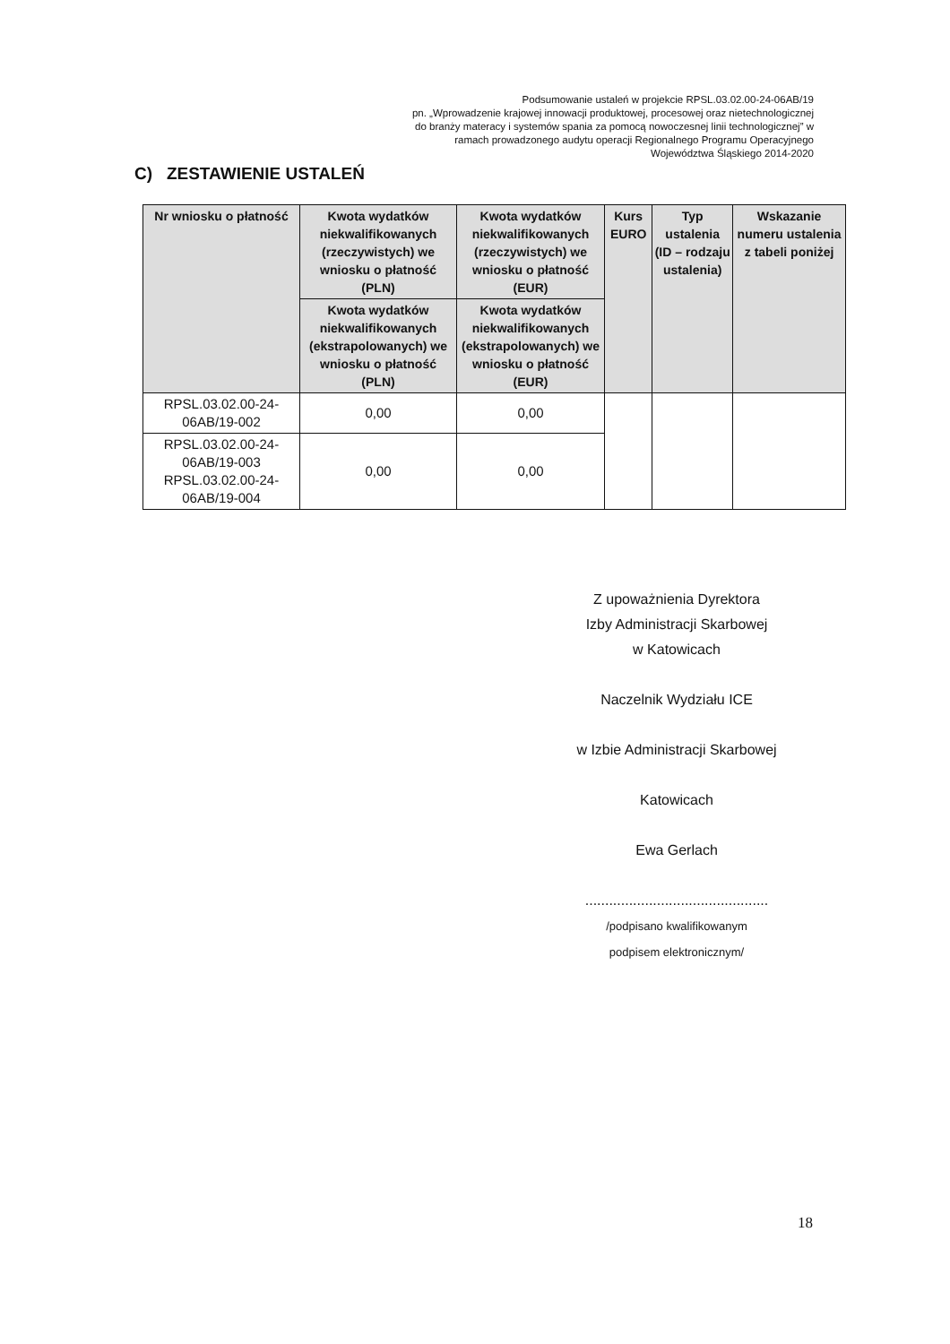Podsumowanie ustaleń w projekcie RPSL.03.02.00-24-06AB/19
pn. „Wprowadzenie krajowej innowacji produktowej, procesowej oraz nietechnologicznej do branży materacy i systemów spania za pomocą nowoczesnej linii technologicznej” w ramach prowadzonego audytu operacji Regionalnego Programu Operacyjnego Województwa Śląskiego 2014-2020
C) ZESTAWIENIE USTALEŃ
| Nr wniosku o płatność | Kwota wydatków niekwalifikowanych (rzeczywistych) we wniosku o płatność (PLN) | Kwota wydatków niekwalifikowanych (rzeczywistych) we wniosku o płatność (EUR) | Kurs EURO | Typ ustalenia (ID – rodzaju ustalenia) | Wskazanie numeru ustalenia z tabeli poniżej |
| --- | --- | --- | --- | --- | --- |
| | Kwota wydatków niekwalifikowanych (ekstrapolowanych) we wniosku o płatność (PLN) | Kwota wydatków niekwalifikowanych (ekstrapolowanych) we wniosku o płatność (EUR) | | | |
| RPSL.03.02.00-24-06AB/19-002 | 0,00 | 0,00 | | | |
| RPSL.03.02.00-24-06AB/19-003 RPSL.03.02.00-24-06AB/19-004 | 0,00 | 0,00 | | | |
Z upoważnienia Dyrektora
Izby Administracji Skarbowej
w Katowicach
Naczelnik Wydziału ICE
w Izbie Administracji Skarbowej
Katowicach
Ewa Gerlach
..............................................
/podpisano kwalifikowanym
podpisem elektronicznym/
18